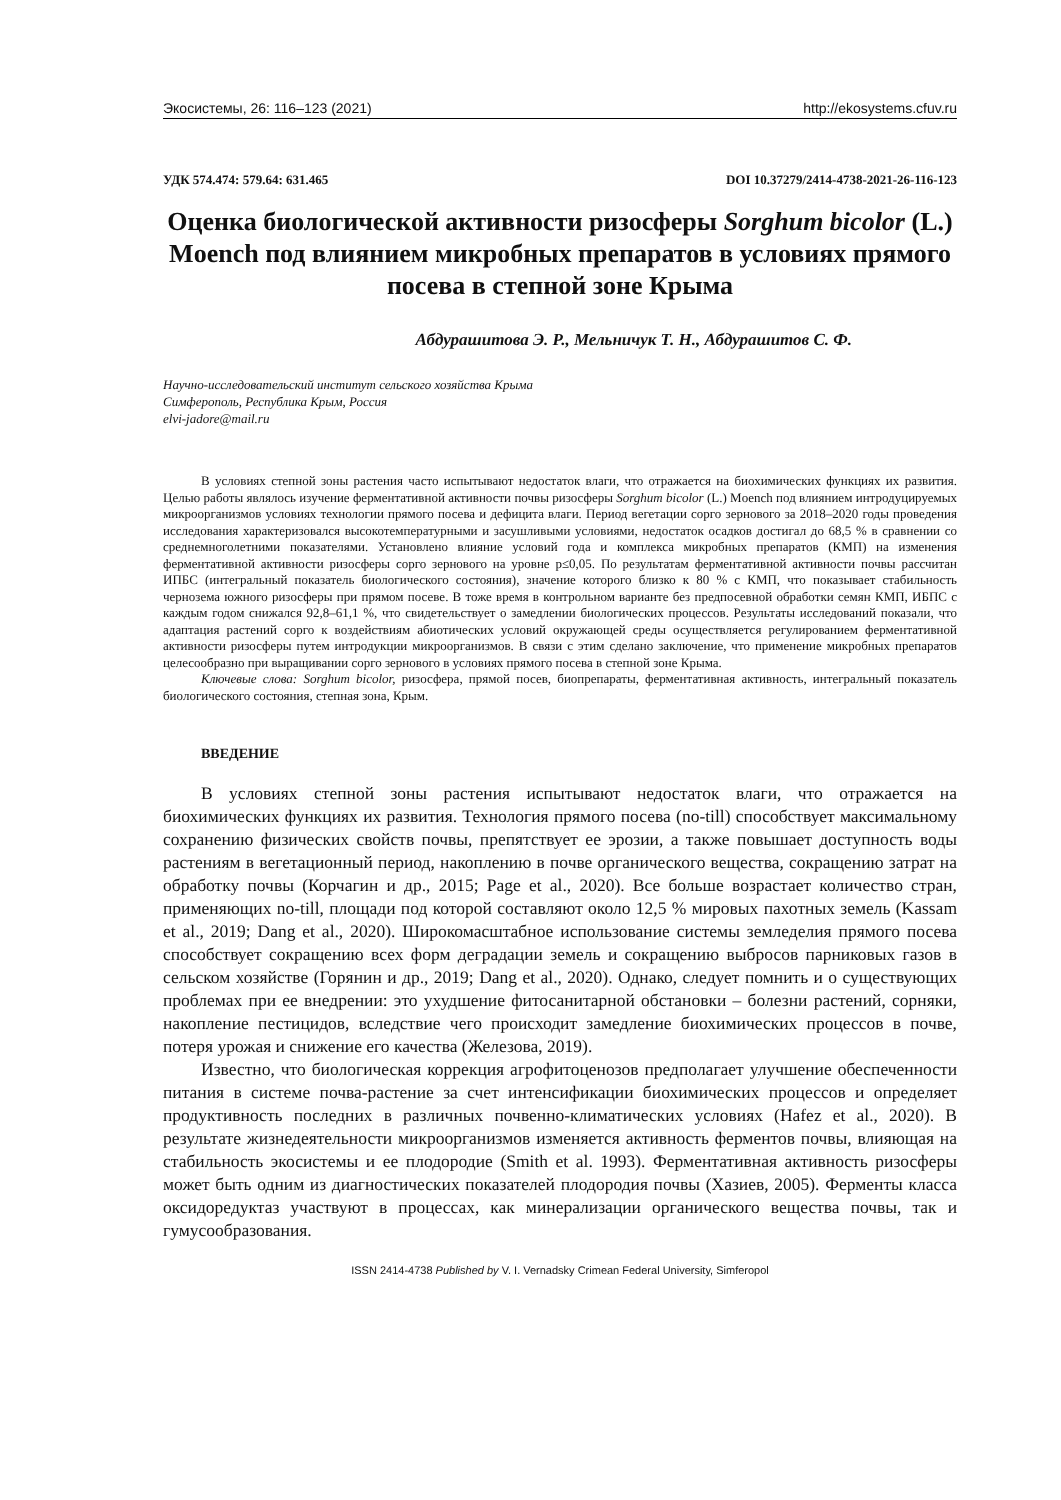Экосистемы, 26: 116–123 (2021) http://ekosystems.cfuv.ru
УДК 574.474: 579.64: 631.465 DOI 10.37279/2414-4738-2021-26-116-123
Оценка биологической активности ризосферы Sorghum bicolor (L.) Moench под влиянием микробных препаратов в условиях прямого посева в степной зоне Крыма
Абдурашитова Э. Р., Мельничук Т. Н., Абдурашитов С. Ф.
Научно-исследовательский институт сельского хозяйства Крыма
Симферополь, Республика Крым, Россия
elvi-jadore@mail.ru
В условиях степной зоны растения часто испытывают недостаток влаги, что отражается на биохимических функциях их развития. Целью работы являлось изучение ферментативной активности почвы ризосферы Sorghum bicolor (L.) Moench под влиянием интродуцируемых микроорганизмов условиях технологии прямого посева и дефицита влаги. Период вегетации сорго зернового за 2018–2020 годы проведения исследования характеризовался высокотемпературными и засушливыми условиями, недостаток осадков достигал до 68,5 % в сравнении со среднемноголетними показателями. Установлено влияние условий года и комплекса микробных препаратов (КМП) на изменения ферментативной активности ризосферы сорго зернового на уровне p≤0,05. По результатам ферментативной активности почвы рассчитан ИПБС (интегральный показатель биологического состояния), значение которого близко к 80 % с КМП, что показывает стабильность чернозема южного ризосферы при прямом посеве. В тоже время в контрольном варианте без предпосевной обработки семян КМП, ИБПС с каждым годом снижался 92,8–61,1 %, что свидетельствует о замедлении биологических процессов. Результаты исследований показали, что адаптация растений сорго к воздействиям абиотических условий окружающей среды осуществляется регулированием ферментативной активности ризосферы путем интродукции микроорганизмов. В связи с этим сделано заключение, что применение микробных препаратов целесообразно при выращивании сорго зернового в условиях прямого посева в степной зоне Крыма.
Ключевые слова: Sorghum bicolor, ризосфера, прямой посев, биопрепараты, ферментативная активность, интегральный показатель биологического состояния, степная зона, Крым.
ВВЕДЕНИЕ
В условиях степной зоны растения испытывают недостаток влаги, что отражается на биохимических функциях их развития. Технология прямого посева (no-till) способствует максимальному сохранению физических свойств почвы, препятствует ее эрозии, а также повышает доступность воды растениям в вегетационный период, накоплению в почве органического вещества, сокращению затрат на обработку почвы (Корчагин и др., 2015; Page et al., 2020). Все больше возрастает количество стран, применяющих no-till, площади под которой составляют около 12,5 % мировых пахотных земель (Kassam et al., 2019; Dang et al., 2020). Широкомасштабное использование системы земледелия прямого посева способствует сокращению всех форм деградации земель и сокращению выбросов парниковых газов в сельском хозяйстве (Горянин и др., 2019; Dang et al., 2020). Однако, следует помнить и о существующих проблемах при ее внедрении: это ухудшение фитосанитарной обстановки – болезни растений, сорняки, накопление пестицидов, вследствие чего происходит замедление биохимических процессов в почве, потеря урожая и снижение его качества (Железова, 2019).
Известно, что биологическая коррекция агрофитоценозов предполагает улучшение обеспеченности питания в системе почва-растение за счет интенсификации биохимических процессов и определяет продуктивность последних в различных почвенно-климатических условиях (Hafez et al., 2020). В результате жизнедеятельности микроорганизмов изменяется активность ферментов почвы, влияющая на стабильность экосистемы и ее плодородие (Smith et al. 1993). Ферментативная активность ризосферы может быть одним из диагностических показателей плодородия почвы (Хазиев, 2005). Ферменты класса оксидоредуктаз участвуют в процессах, как минерализации органического вещества почвы, так и гумусообразования.
ISSN 2414-4738 Published by V. I. Vernadsky Crimean Federal University, Simferopol